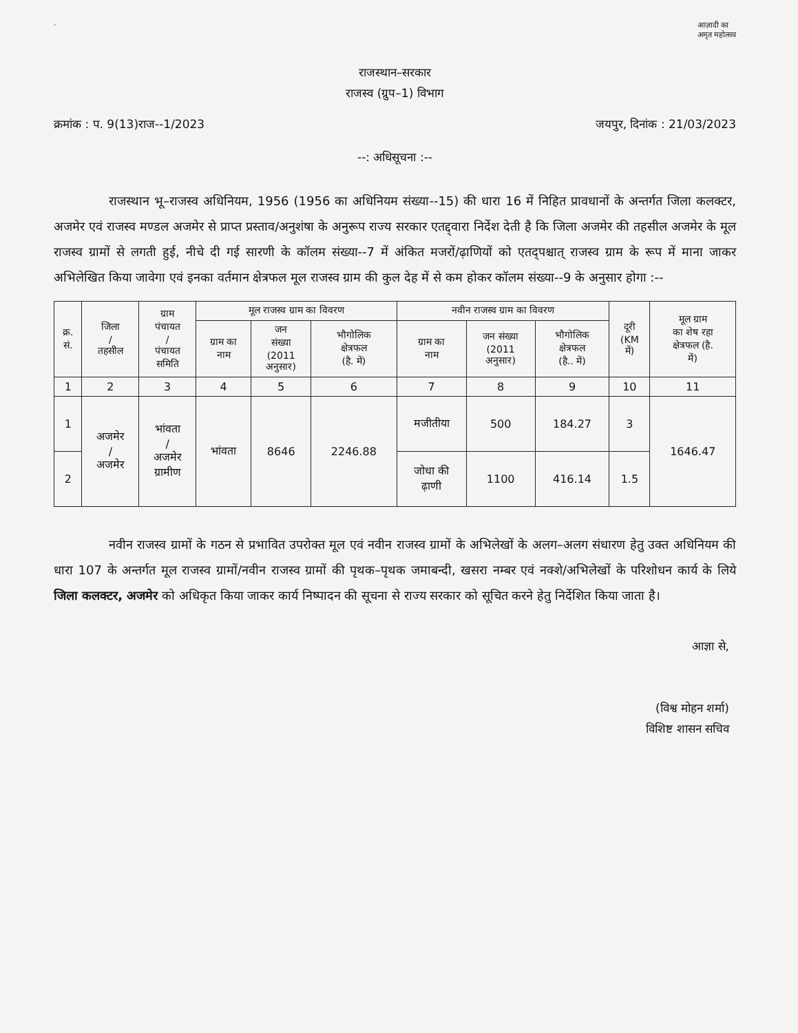· आज़ादी का
अमृत महोत्सव
राजस्थान–सरकार
राजस्व (ग्रुप–1) विभाग
क्रमांक : प. 9(13)राज--1/2023 जयपुर, दिनांक : 21/03/2023
--: अधिसूचना :--
राजस्थान भू–राजस्व अधिनियम, 1956 (1956 का अधिनियम संख्या--15) की धारा 16 में निहित प्रावधानों के अन्तर्गत जिला कलक्टर, अजमेर एवं राजस्व मण्डल अजमेर से प्राप्त प्रस्ताव/अनुशंषा के अनुरूप राज्य सरकार एतद्द्वारा निर्देश देती है कि जिला अजमेर की तहसील अजमेर के मूल राजस्व ग्रामों से लगती हुई, नीचे दी गई सारणी के कॉलम संख्या--7 में अंकित मजरों/ढ़ाणियों को एतद्पश्चात् राजस्व ग्राम के रूप में माना जाकर अभिलेखित किया जावेगा एवं इनका वर्तमान क्षेत्रफल मूल राजस्व ग्राम की कुल देह में से कम होकर कॉलम संख्या--9 के अनुसार होगा :--
| क्र. सं. | जिला / तहसील | ग्राम पंचायत / पंचायत समिति | मूल राजस्व ग्राम का विवरण | | | नवीन राजस्व ग्राम का विवरण | | | दूरी (KM में) | मूल ग्राम का शेष रहा क्षेत्रफल (है. में) |
| --- | --- | --- | --- | --- | --- | --- | --- | --- | --- | --- |
| | | | ग्राम का नाम | जन संख्या (2011 अनुसार) | भौगोलिक क्षेत्रफल (है. में) | ग्राम का नाम | जन संख्या (2011 अनुसार) | भौगोलिक क्षेत्रफल (है.. में) | | |
| 1 | 2 | 3 | 4 | 5 | 6 | 7 | 8 | 9 | 10 | 11 |
| 1 | अजमेर / अजमेर | भांवता / अजमेर ग्रामीण | भांवता | 8646 | 2246.88 | मजीतीया | 500 | 184.27 | 3 | 1646.47 |
| 2 | | | | | | जोधा की ढ़ाणी | 1100 | 416.14 | 1.5 | |
नवीन राजस्व ग्रामों के गठन से प्रभावित उपरोक्त मूल एवं नवीन राजस्व ग्रामों के अभिलेखों के अलग–अलग संधारण हेतु उक्त अधिनियम की धारा 107 के अन्तर्गत मूल राजस्व ग्रामों/नवीन राजस्व ग्रामों की पृथक–पृथक जमाबन्दी, खसरा नम्बर एवं नक्शे/अभिलेखों के परिशोधन कार्य के लिये जिला कलक्टर, अजमेर को अधिकृत किया जाकर कार्य निष्पादन की सूचना से राज्य सरकार को सूचित करने हेतु निर्देशित किया जाता है।
आज्ञा से,
(विश्व मोहन शर्मा)
विशिष्ट शासन सचिव